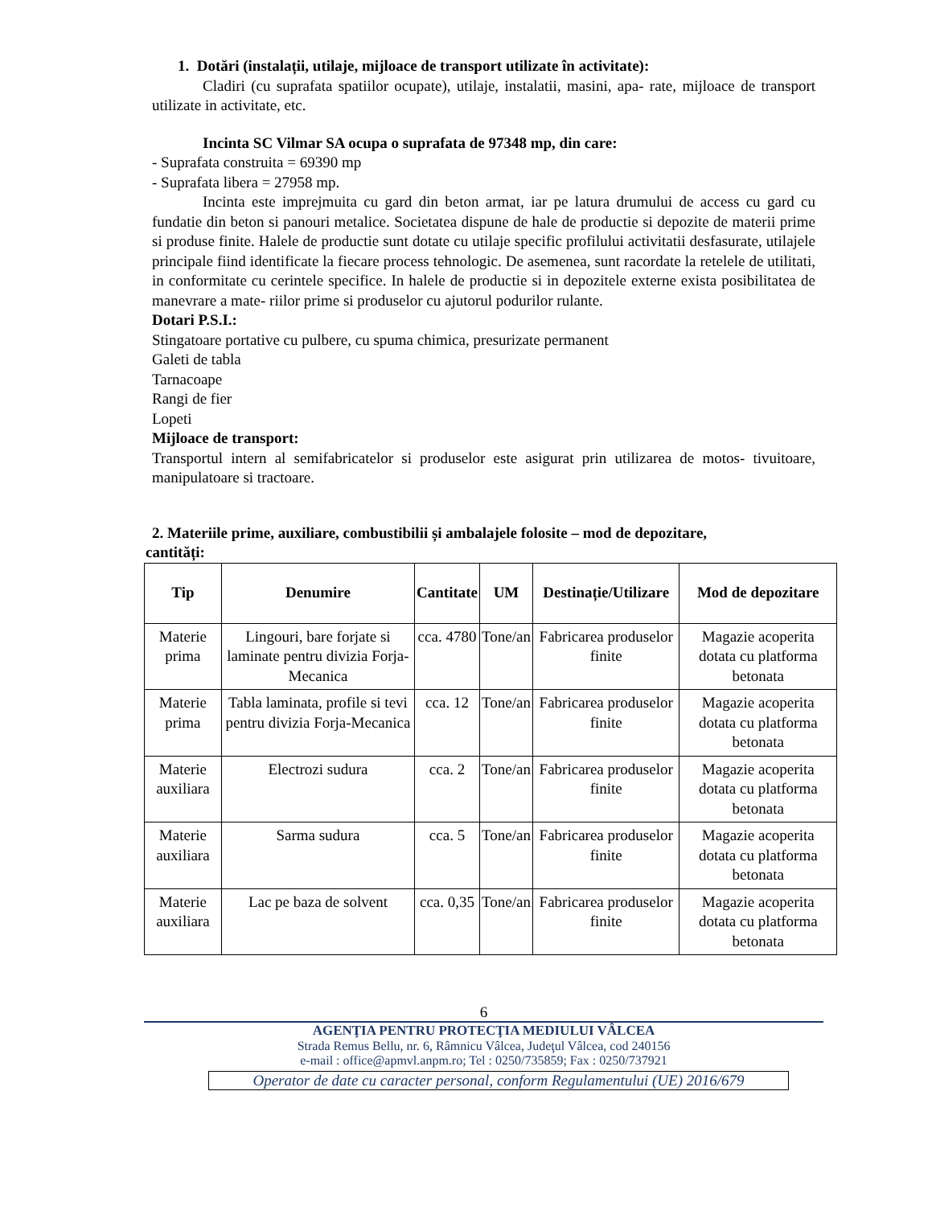1. Dotări (instalații, utilaje, mijloace de transport utilizate în activitate):
Cladiri (cu suprafata spatiilor ocupate), utilaje, instalatii, masini, apa- rate, mijloace de transport utilizate in activitate, etc.
Incinta SC Vilmar SA ocupa o suprafata de 97348 mp, din care:
- Suprafata construita = 69390 mp
- Suprafata libera = 27958 mp.
Incinta este imprejmuita cu gard din beton armat, iar pe latura drumului de access cu gard cu fundatie din beton si panouri metalice. Societatea dispune de hale de productie si depozite de materii prime si produse finite. Halele de productie sunt dotate cu utilaje specific profilului activitatii desfasurate, utilajele principale fiind identificate la fiecare process tehnologic. De asemenea, sunt racordate la retelele de utilitati, in conformitate cu cerintele specifice. In halele de productie si in depozitele externe exista posibilitatea de manevrare a mate- riilor prime si produselor cu ajutorul podurilor rulante.
Dotari P.S.I.:
Stingatoare portative cu pulbere, cu spuma chimica, presurizate permanent
Galeti de tabla
Tarnacoape
Rangi de fier
Lopeti
Mijloace de transport:
Transportul intern al semifabricatelor si produselor este asigurat prin utilizarea de motos- tivuitoare, manipulatoare si tractoare.
2. Materiile prime, auxiliare, combustibilii și ambalajele folosite – mod de depozitare,
cantități:
| Tip | Denumire | Cantitate | UM | Destinație/Utilizare | Mod de depozitare |
| --- | --- | --- | --- | --- | --- |
| Materie prima | Lingouri, bare forjate si laminate pentru divizia Forja-Mecanica | cca. 4780 | Tone/an | Fabricarea produselor finite | Magazie acoperita dotata cu platforma betonata |
| Materie prima | Tabla laminata, profile si tevi pentru divizia Forja-Mecanica | cca. 12 | Tone/an | Fabricarea produselor finite | Magazie acoperita dotata cu platforma betonata |
| Materie auxiliara | Electrozi sudura | cca. 2 | Tone/an | Fabricarea produselor finite | Magazie acoperita dotata cu platforma betonata |
| Materie auxiliara | Sarma sudura | cca. 5 | Tone/an | Fabricarea produselor finite | Magazie acoperita dotata cu platforma betonata |
| Materie auxiliara | Lac pe baza de solvent | cca. 0,35 | Tone/an | Fabricarea produselor finite | Magazie acoperita dotata cu platforma betonata |
6
AGENŢIA PENTRU PROTECŢIA MEDIULUI VÂLCEA
Strada Remus Bellu, nr. 6, Râmnicu Vâlcea, Judeţul Vâlcea, cod 240156
e-mail : office@apmvl.anpm.ro; Tel : 0250/735859; Fax : 0250/737921
Operator de date cu caracter personal, conform Regulamentului (UE) 2016/679